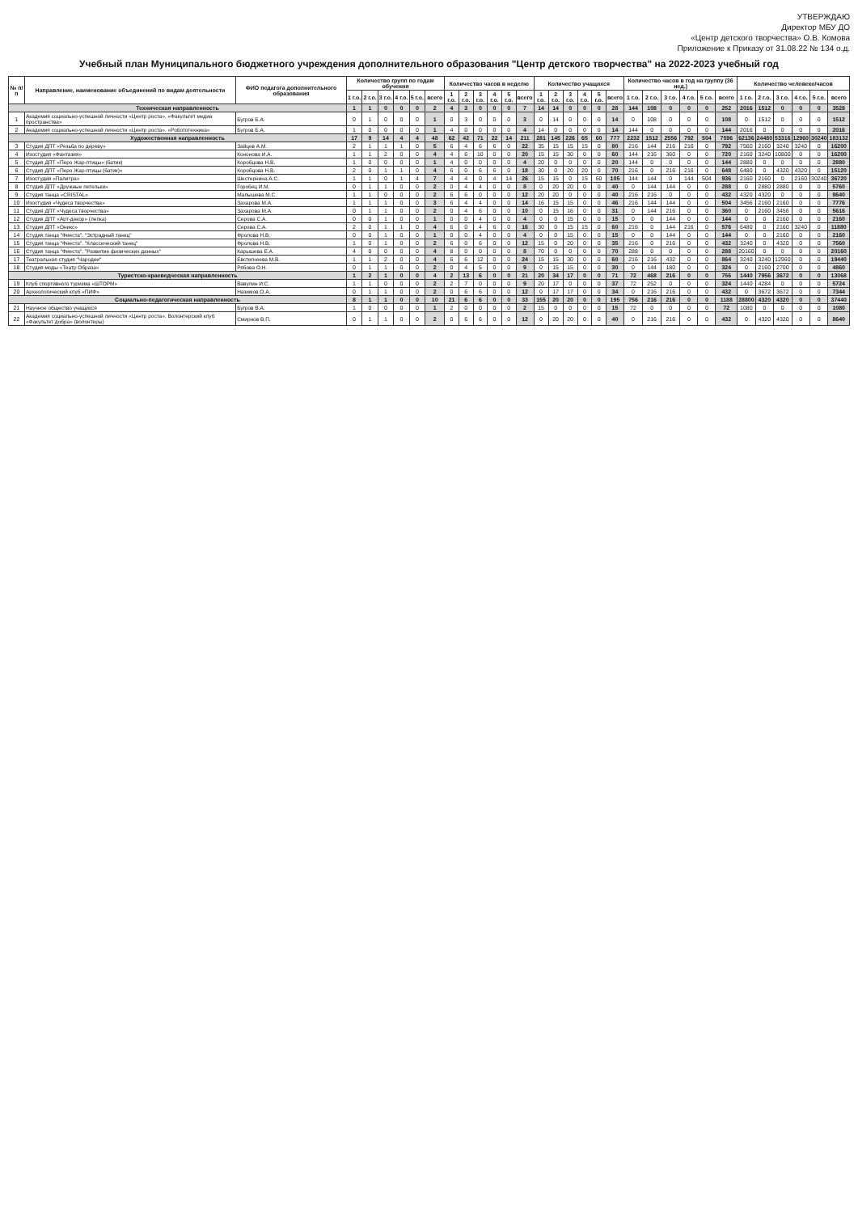УТВЕРЖДАЮ
Директор МБУ ДО
«Центр детского творчества» О.В. Комова
Приложение к Приказу от 31.08.22 № 134 о.д.
Учебный план Муниципального бюджетного учреждения дополнительного образования "Центр детского творчества" на 2022-2023 учебный год
| № п/п | Направление, наименование объединений по видам деятельности | ФИО педагога дополнительного образования | Количество групп по годам обучения | | | | | | Количество часов в неделю | | | | | | Количество учащихся | | | | | | Количество часов в год на группу (36 нед.) | | | | | | Количество человеко/часов | | | | | |
| --- | --- | --- | --- | --- | --- | --- | --- | --- | --- | --- | --- | --- | --- | --- | --- | --- | --- | --- | --- | --- | --- | --- | --- | --- | --- | --- | --- | --- | --- | --- | --- | --- |
| | | | 1 г.о. | 2 г.о. | 3 г.о. | 4 г.о. | 5 г.о. | всего | 1 г.о. | 2 г.о. | 3 г.о. | 4 г.о. | 5 г.о. | всего | 1 г.о. | 2 г.о. | 3 г.о. | 4 г.о. | 5 г.о. | всего | 1 г.о. | 2 г.о. | 3 г.о. | 4 г.о. | 5 г.о. | всего | 1 г.о. | 2 г.о. | 3 г.о. | 4 г.о. | 5 г.о. | всего |
| Техническая направленность | | | 1 | 1 | 0 | 0 | 0 | 2 | 4 | 3 | 0 | 0 | 0 | 7 | 14 | 14 | 0 | 0 | 0 | 28 | 144 | 108 | 0 | 0 | 0 | 252 | 2016 | 1512 | 0 | 0 | 0 | 3528 |
| 1 | Академия социально-успешной личности «Центр роста». «Факультет медиа пространства» | Бугров Б.А. | 0 | 1 | 0 | 0 | 0 | 1 | 0 | 3 | 0 | 0 | 0 | 3 | 0 | 14 | 0 | 0 | 0 | 14 | 0 | 108 | 0 | 0 | 0 | 108 | 0 | 1512 | 0 | 0 | 0 | 1512 |
| 2 | Академия социально-успешной личности «Центр роста». «Робототехника» | Бугров Б.А. | 1 | 0 | 0 | 0 | 0 | 1 | 4 | 0 | 0 | 0 | 0 | 4 | 14 | 0 | 0 | 0 | 0 | 14 | 144 | 0 | 0 | 0 | 0 | 144 | 2016 | 0 | 0 | 0 | 0 | 2016 |
| Художественная направленность | | | 17 | 9 | 14 | 4 | 4 | 48 | 62 | 42 | 71 | 22 | 14 | 211 | 281 | 145 | 226 | 65 | 60 | 777 | 2232 | 1512 | 2556 | 792 | 504 | 7596 | 62136 | 24480 | 53316 | 12960 | 30240 | 183132 |
| 3 | Студия ДПТ «Резьба по дереву» | Зайцев А.М. | 2 | 1 | 1 | 1 | 0 | 5 | 6 | 4 | 6 | 6 | 0 | 22 | 35 | 15 | 15 | 15 | 0 | 80 | 216 | 144 | 216 | 216 | 0 | 792 | 7560 | 2160 | 3240 | 3240 | 0 | 16200 |
| 4 | Изостудия «Фантазия» | Кононова И.А. | 1 | 1 | 2 | 0 | 0 | 4 | 4 | 6 | 10 | 0 | 0 | 20 | 15 | 15 | 30 | 0 | 0 | 60 | 144 | 216 | 360 | 0 | 0 | 720 | 2160 | 3240 | 10800 | 0 | 0 | 16200 |
| 5 | Студия ДПТ «Перо Жар-птицы» (батик) | Коробцова Н.В. | 1 | 0 | 0 | 0 | 0 | 1 | 4 | 0 | 0 | 0 | 0 | 4 | 20 | 0 | 0 | 0 | 0 | 20 | 144 | 0 | 0 | 0 | 0 | 144 | 2880 | 0 | 0 | 0 | 0 | 2880 |
| 6 | Студия ДПТ «Перо Жар-птицы (батик)» | Коробцова Н.В. | 2 | 0 | 1 | 1 | 0 | 4 | 6 | 0 | 6 | 6 | 0 | 18 | 30 | 0 | 20 | 20 | 0 | 70 | 216 | 0 | 216 | 216 | 0 | 648 | 6480 | 0 | 4320 | 4320 | 0 | 15120 |
| 7 | Изостудия «Палитра» | Шестернина А.С. | 1 | 1 | 0 | 1 | 4 | 7 | 4 | 4 | 0 | 4 | 14 | 26 | 15 | 15 | 0 | 15 | 60 | 105 | 144 | 144 | 0 | 144 | 504 | 936 | 2160 | 2160 | 0 | 2160 | 30240 | 36720 |
| 8 | Студия ДПТ «Дружные петельки» | Горобец И.М. | 0 | 1 | 1 | 0 | 0 | 2 | 0 | 4 | 4 | 0 | 0 | 8 | 0 | 20 | 20 | 0 | 0 | 40 | 0 | 144 | 144 | 0 | 0 | 288 | 0 | 2880 | 2880 | 0 | 0 | 5760 |
| 9 | Студия танца «CRISTAL» | Малышева М.С. | 1 | 1 | 0 | 0 | 0 | 2 | 6 | 6 | 0 | 0 | 0 | 12 | 20 | 20 | 0 | 0 | 0 | 40 | 216 | 216 | 0 | 0 | 0 | 432 | 4320 | 4320 | 0 | 0 | 0 | 8640 |
| 10 | Изостудия «Чудеса творчества» | Захарова М.А. | 1 | 1 | 1 | 0 | 0 | 3 | 6 | 4 | 4 | 0 | 0 | 14 | 16 | 15 | 15 | 0 | 0 | 46 | 216 | 144 | 144 | 0 | 0 | 504 | 3456 | 2160 | 2160 | 0 | 0 | 7776 |
| 11 | Студия ДПТ «Чудеса творчества» | Захарова М.А. | 0 | 1 | 1 | 0 | 0 | 2 | 0 | 4 | 6 | 0 | 0 | 10 | 0 | 15 | 16 | 0 | 0 | 31 | 0 | 144 | 216 | 0 | 0 | 360 | 0 | 2160 | 3456 | 0 | 0 | 5616 |
| 12 | Студия ДПТ «Арт-декор» (лепка) | Серова С.А. | 0 | 0 | 1 | 0 | 0 | 1 | 0 | 0 | 4 | 0 | 0 | 4 | 0 | 0 | 15 | 0 | 0 | 15 | 0 | 0 | 144 | 0 | 0 | 144 | 0 | 0 | 2160 | 0 | 0 | 2160 |
| 13 | Студия ДПТ «Оникс» | Серова С.А. | 2 | 0 | 1 | 1 | 0 | 4 | 6 | 0 | 4 | 6 | 0 | 16 | 30 | 0 | 15 | 15 | 0 | 60 | 216 | 0 | 144 | 216 | 0 | 576 | 6480 | 0 | 2160 | 3240 | 0 | 11880 |
| 14 | Студия танца "Фиеста". "Эстрадный танец" | Фролова Н.В. | 0 | 0 | 1 | 0 | 0 | 1 | 0 | 0 | 4 | 0 | 0 | 4 | 0 | 0 | 15 | 0 | 0 | 15 | 0 | 0 | 144 | 0 | 0 | 144 | 0 | 0 | 2160 | 0 | 0 | 2160 |
| 15 | Студия танца "Фиеста". "Классический танец" | Фролова Н.В. | 1 | 0 | 1 | 0 | 0 | 2 | 6 | 0 | 6 | 0 | 0 | 12 | 15 | 0 | 20 | 0 | 0 | 35 | 216 | 0 | 216 | 0 | 0 | 432 | 3240 | 0 | 4320 | 0 | 0 | 7560 |
| 16 | Студия танца "Фиеста". "Развитие физических данных" | Карышева Е.А. | 4 | 0 | 0 | 0 | 0 | 4 | 8 | 0 | 0 | 0 | 0 | 8 | 70 | 0 | 0 | 0 | 0 | 70 | 288 | 0 | 0 | 0 | 0 | 288 | 20160 | 0 | 0 | 0 | 0 | 20160 |
| 17 | Театральная студия "Чародеи" | Евстигнеева М.В. | 1 | 1 | 2 | 0 | 0 | 4 | 6 | 6 | 12 | 0 | 0 | 24 | 15 | 15 | 30 | 0 | 0 | 60 | 216 | 216 | 432 | 0 | 0 | 864 | 3240 | 3240 | 12960 | 0 | 0 | 19440 |
| 18 | Студия моды «Театр Образа» | Рябова О.Н. | 0 | 1 | 1 | 0 | 0 | 2 | 0 | 4 | 5 | 0 | 0 | 9 | 0 | 15 | 15 | 0 | 0 | 30 | 0 | 144 | 180 | 0 | 0 | 324 | 0 | 2160 | 2700 | 0 | 0 | 4860 |
| Туристско-краеведческая направленность | | | 1 | 2 | 1 | 0 | 0 | 4 | 2 | 13 | 6 | 0 | 0 | 21 | 20 | 34 | 17 | 0 | 0 | 71 | 72 | 468 | 216 | 0 | 0 | 756 | 1440 | 7956 | 3672 | 0 | 0 | 13068 |
| 19 | Клуб спортивного туризма «ШТОРМ» | Вавулин И.С. | 1 | 1 | 0 | 0 | 0 | 2 | 2 | 7 | 0 | 0 | 0 | 9 | 20 | 17 | 0 | 0 | 0 | 37 | 72 | 252 | 0 | 0 | 0 | 324 | 1440 | 4284 | 0 | 0 | 0 | 5724 |
| 20 | Археологический клуб «ПИФ» | Назимов О.А. | 0 | 1 | 1 | 0 | 0 | 2 | 0 | 6 | 6 | 0 | 0 | 12 | 0 | 17 | 17 | 0 | 0 | 34 | 0 | 216 | 216 | 0 | 0 | 432 | 0 | 3672 | 3672 | 0 | 0 | 7344 |
| Социально-педагогическая направленность | | | 8 | 1 | 1 | 0 | 0 | 10 | 21 | 6 | 6 | 0 | 0 | 33 | 155 | 20 | 20 | 0 | 0 | 195 | 756 | 216 | 216 | 0 | 0 | 1188 | 28800 | 4320 | 4320 | 0 | 0 | 37440 |
| 21 | Научное общество учащихся | Бугров В.А. | 1 | 0 | 0 | 0 | 0 | 1 | 2 | 0 | 0 | 0 | 0 | 2 | 15 | 0 | 0 | 0 | 0 | 15 | 72 | 0 | 0 | 0 | 0 | 72 | 1080 | 0 | 0 | 0 | 0 | 1080 |
| 22 | Академия социально-успешной личности «Центр роста». Волонтерский клуб «Факультет добра» (волонтеры) | Смирнов В.П. | 0 | 1 | 1 | 0 | 0 | 2 | 0 | 6 | 6 | 0 | 0 | 12 | 0 | 20 | 20 | 0 | 0 | 40 | 0 | 216 | 216 | 0 | 0 | 432 | 0 | 4320 | 4320 | 0 | 0 | 8640 |